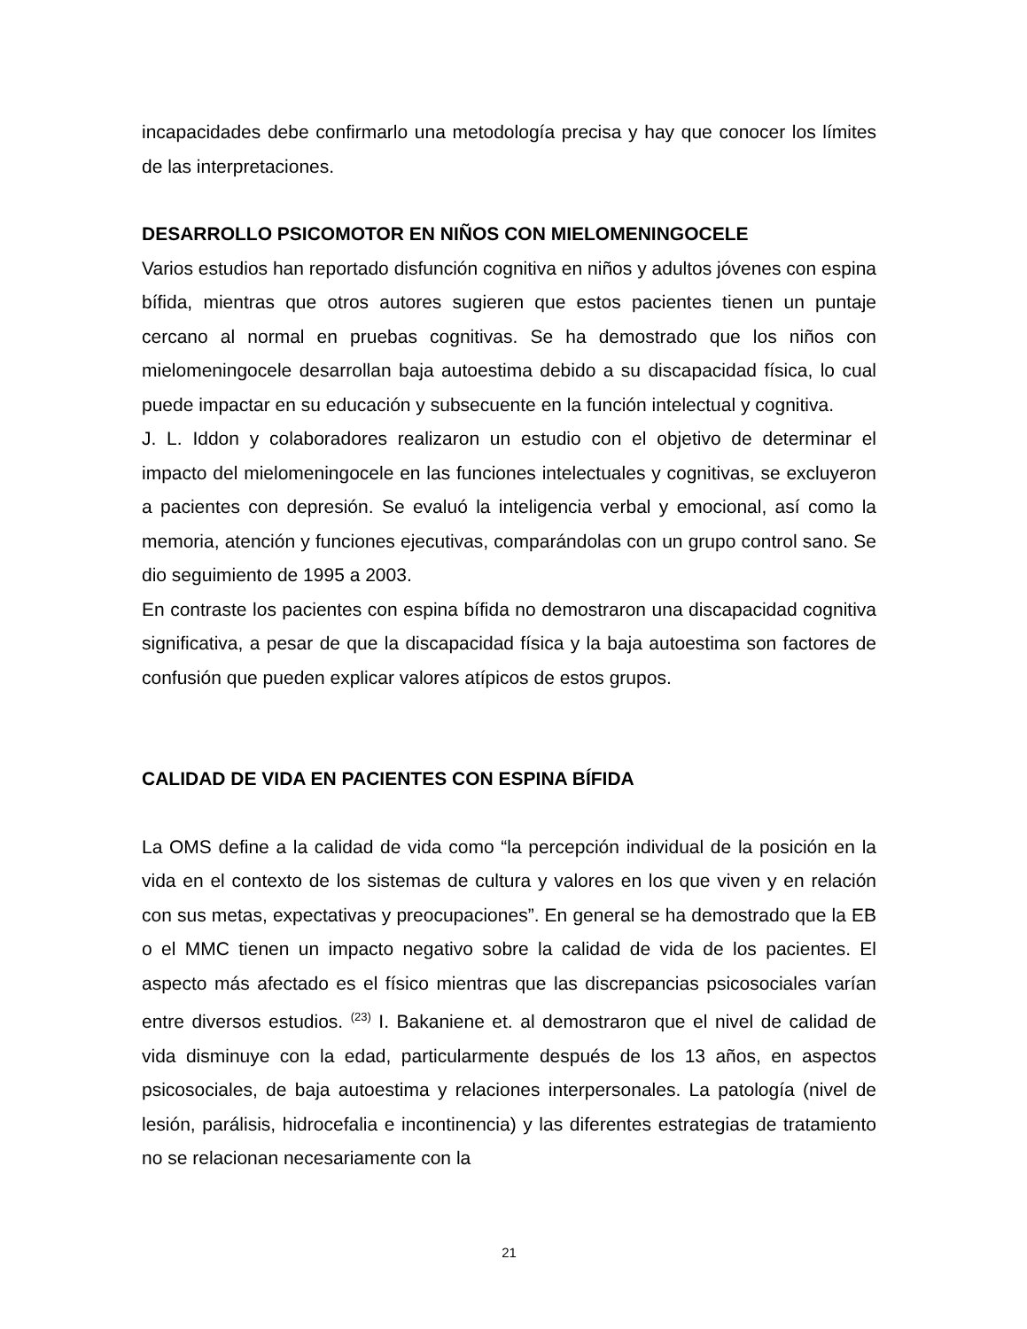incapacidades debe confirmarlo una metodología precisa y hay que conocer los límites de las interpretaciones.
DESARROLLO PSICOMOTOR EN NIÑOS CON MIELOMENINGOCELE
Varios estudios han reportado disfunción cognitiva en niños y adultos jóvenes con espina bífida, mientras que otros autores sugieren que estos pacientes tienen un puntaje cercano al normal en pruebas cognitivas. Se ha demostrado que los niños con mielomeningocele desarrollan baja autoestima debido a su discapacidad física, lo cual puede impactar en su educación y subsecuente en la función intelectual y cognitiva.
J. L. Iddon y colaboradores realizaron un estudio con el objetivo de determinar el impacto del mielomeningocele en las funciones intelectuales y cognitivas, se excluyeron a pacientes con depresión. Se evaluó la inteligencia verbal y emocional, así como la memoria, atención y funciones ejecutivas, comparándolas con un grupo control sano. Se dio seguimiento de 1995 a 2003.
En contraste los pacientes con espina bífida no demostraron una discapacidad cognitiva significativa, a pesar de que la discapacidad física y la baja autoestima son factores de confusión que pueden explicar valores atípicos de estos grupos.
CALIDAD DE VIDA EN PACIENTES CON ESPINA BÍFIDA
La OMS define a la calidad de vida como “la percepción individual de la posición en la vida en el contexto de los sistemas de cultura y valores en los que viven y en relación con sus metas, expectativas y preocupaciones”. En general se ha demostrado que la EB o el MMC tienen un impacto negativo sobre la calidad de vida de los pacientes. El aspecto más afectado es el físico mientras que las discrepancias psicosociales varían entre diversos estudios. <sup>(23)</sup> I. Bakaniene et. al demostraron que el nivel de calidad de vida disminuye con la edad, particularmente después de los 13 años, en aspectos psicosociales, de baja autoestima y relaciones interpersonales. La patología (nivel de lesión, parálisis, hidrocefalia e incontinencia) y las diferentes estrategias de tratamiento no se relacionan necesariamente con la
21